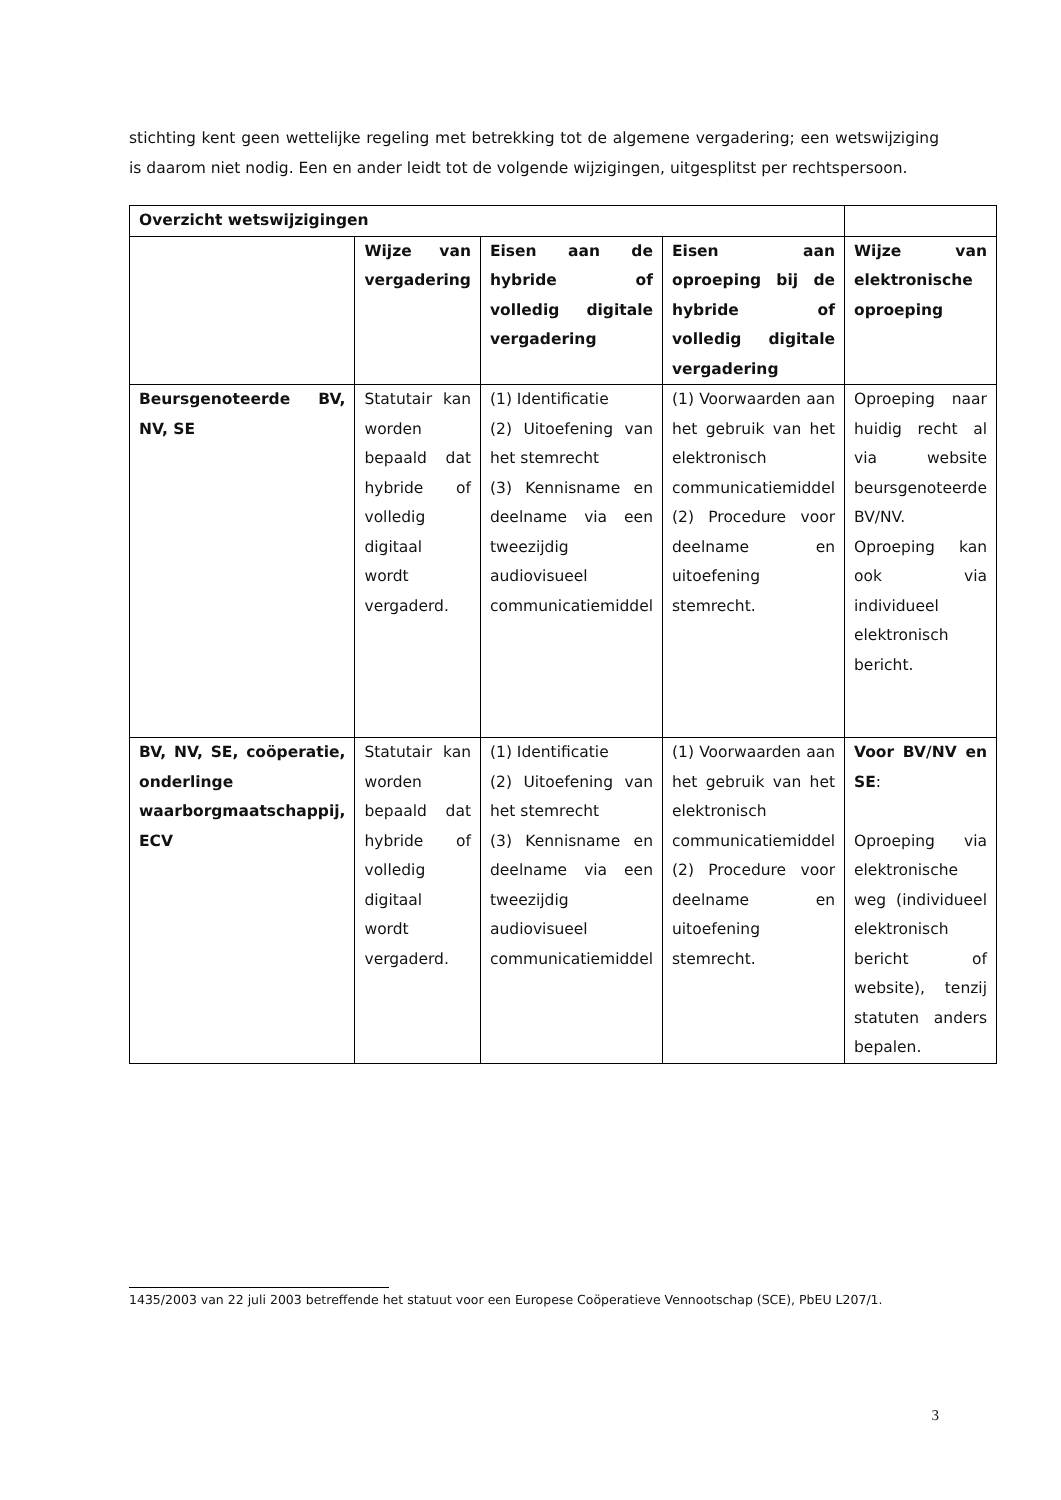stichting kent geen wettelijke regeling met betrekking tot de algemene vergadering; een wetswijziging is daarom niet nodig. Een en ander leidt tot de volgende wijzigingen, uitgesplitst per rechtspersoon.
| Overzicht wetswijzigingen | | | | |
| --- | --- | --- | --- | --- |
| | Wijze van vergadering | Eisen aan de hybride of volledig digitale vergadering | Eisen aan oproeping bij de hybride of volledig digitale vergadering | Wijze van elektronische oproeping |
| Beursgenoteerde BV, NV, SE | Statutair kan worden bepaald dat hybride of volledig digitaal wordt vergaderd. | (1) Identificatie (2) Uitoefening van het stemrecht (3) Kennisname en deelname via een tweezijdig audiovisueel communicatiemiddel | (1) Voorwaarden aan het gebruik van het elektronisch communicatiemiddel (2) Procedure voor deelname en uitoefening stemrecht. | Oproeping naar huidig recht al via website beursgenoteerde BV/NV. Oproeping kan ook via individueel elektronisch bericht. |
| BV, NV, SE, coöperatie, onderlinge waarborgmaatschappij, ECV | Statutair kan worden bepaald dat hybride of volledig digitaal wordt vergaderd. | (1) Identificatie (2) Uitoefening van het stemrecht (3) Kennisname en deelname via een tweezijdig audiovisueel communicatiemiddel | (1) Voorwaarden aan het gebruik van het elektronisch communicatiemiddel (2) Procedure voor deelname en uitoefening stemrecht. | Voor BV/NV en SE : Oproeping via elektronische weg (individueel elektronisch bericht of website), tenzij statuten anders bepalen. |
1435/2003 van 22 juli 2003 betreffende het statuut voor een Europese Coöperatieve Vennootschap (SCE), PbEU L207/1.
3